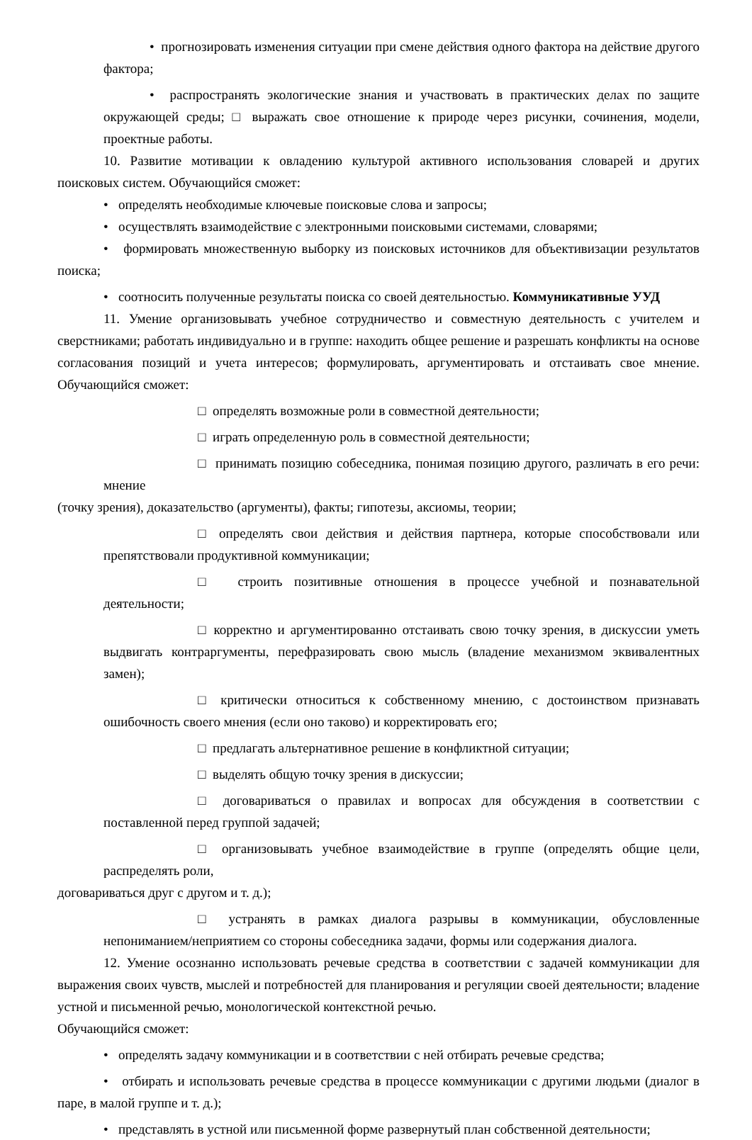• прогнозировать изменения ситуации при смене действия одного фактора на действие другого фактора;
• распространять экологические знания и участвовать в практических делах по защите окружающей среды; □ выражать свое отношение к природе через рисунки, сочинения, модели, проектные работы.
10. Развитие мотивации к овладению культурой активного использования словарей и других поисковых систем. Обучающийся сможет:
• определять необходимые ключевые поисковые слова и запросы;
• осуществлять взаимодействие с электронными поисковыми системами, словарями;
• формировать множественную выборку из поисковых источников для объективизации результатов поиска;
• соотносить полученные результаты поиска со своей деятельностью. Коммуникативные УУД
11. Умение организовывать учебное сотрудничество и совместную деятельность с учителем и сверстниками; работать индивидуально и в группе: находить общее решение и разрешать конфликты на основе согласования позиций и учета интересов; формулировать, аргументировать и отстаивать свое мнение. Обучающийся сможет:
□ определять возможные роли в совместной деятельности;
□ играть определенную роль в совместной деятельности;
□ принимать позицию собеседника, понимая позицию другого, различать в его речи: мнение
(точку зрения), доказательство (аргументы), факты; гипотезы, аксиомы, теории;
□ определять свои действия и действия партнера, которые способствовали или препятствовали продуктивной коммуникации;
□ строить позитивные отношения в процессе учебной и познавательной деятельности;
□ корректно и аргументированно отстаивать свою точку зрения, в дискуссии уметь выдвигать контраргументы, перефразировать свою мысль (владение механизмом эквивалентных замен);
□ критически относиться к собственному мнению, с достоинством признавать ошибочность своего мнения (если оно таково) и корректировать его;
□ предлагать альтернативное решение в конфликтной ситуации;
□ выделять общую точку зрения в дискуссии;
□ договариваться о правилах и вопросах для обсуждения в соответствии с поставленной перед группой задачей;
□ организовывать учебное взаимодействие в группе (определять общие цели, распределять роли,
договариваться друг с другом и т. д.);
□ устранять в рамках диалога разрывы в коммуникации, обусловленные непониманием/неприятием со стороны собеседника задачи, формы или содержания диалога.
12. Умение осознанно использовать речевые средства в соответствии с задачей коммуникации для выражения своих чувств, мыслей и потребностей для планирования и регуляции своей деятельности; владение устной и письменной речью, монологической контекстной речью.
Обучающийся сможет:
• определять задачу коммуникации и в соответствии с ней отбирать речевые средства;
• отбирать и использовать речевые средства в процессе коммуникации с другими людьми (диалог в паре, в малой группе и т. д.);
• представлять в устной или письменной форме развернутый план собственной деятельности;